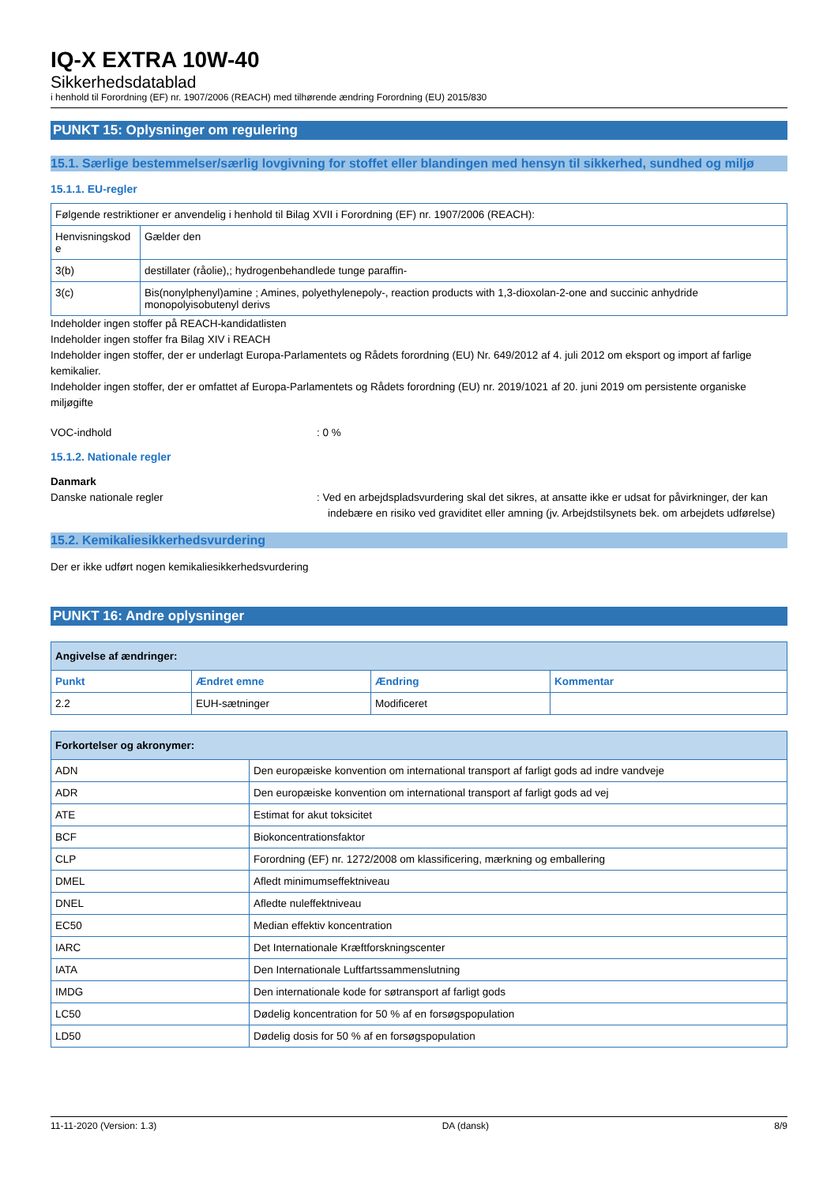IQ-X EXTRA 10W-40
Sikkerhedsdatablad
i henhold til Forordning (EF) nr. 1907/2006 (REACH) med tilhørende ændring Forordning (EU) 2015/830
PUNKT 15: Oplysninger om regulering
15.1. Særlige bestemmelser/særlig lovgivning for stoffet eller blandingen med hensyn til sikkerhed, sundhed og miljø
15.1.1. EU-regler
| Følgende restriktioner er anvendelig i henhold til Bilag XVII i Forordning (EF) nr. 1907/2006 (REACH): | |
| Henvisningskod e | Gælder den |
| 3(b) | destillater (råolie),; hydrogenbehandlede tunge paraffin- |
| 3(c) | Bis(nonylphenyl)amine ; Amines, polyethylenepoly-, reaction products with 1,3-dioxolan-2-one and succinic anhydride monopolyisobutenyl derivs |
Indeholder ingen stoffer på REACH-kandidatlisten
Indeholder ingen stoffer fra Bilag XIV i REACH
Indeholder ingen stoffer, der er underlagt Europa-Parlamentets og Rådets forordning (EU) Nr. 649/2012 af 4. juli 2012 om eksport og import af farlige kemikalier.
Indeholder ingen stoffer, der er omfattet af Europa-Parlamentets og Rådets forordning (EU) nr. 2019/1021 af 20. juni 2019 om persistente organiske miljøgifte
VOC-indhold: 0 %
15.1.2. Nationale regler
Danmark
Danske nationale regler: Ved en arbejdspladsvurdering skal det sikres, at ansatte ikke er udsat for påvirkninger, der kan indebære en risiko ved graviditet eller amning (jv. Arbejdstilsynets bek. om arbejdets udførelse)
15.2. Kemikaliesikkerhedsvurdering
Der er ikke udført nogen kemikaliesikkerhedsvurdering
PUNKT 16: Andre oplysninger
| Angivelse af ændringer: | | | |
| Punkt | Ændret emne | Ændring | Kommentar |
| 2.2 | EUH-sætninger | Modificeret | |
| Forkortelser og akronymer: | |
| ADN | Den europæiske konvention om international transport af farligt gods ad indre vandveje |
| ADR | Den europæiske konvention om international transport af farligt gods ad vej |
| ATE | Estimat for akut toksicitet |
| BCF | Biokoncentrationsfaktor |
| CLP | Forordning (EF) nr. 1272/2008 om klassificering, mærkning og emballering |
| DMEL | Afledt minimumseffektniveau |
| DNEL | Afledte nuleffektniveau |
| EC50 | Median effektiv koncentration |
| IARC | Det Internationale Kræftforskningscenter |
| IATA | Den Internationale Luftfartssammenslutning |
| IMDG | Den internationale kode for søtransport af farligt gods |
| LC50 | Dødelig koncentration for 50 % af en forsøgspopulation |
| LD50 | Dødelig dosis for 50 % af en forsøgspopulation |
11-11-2020 (Version: 1.3) DA (dansk) 8/9